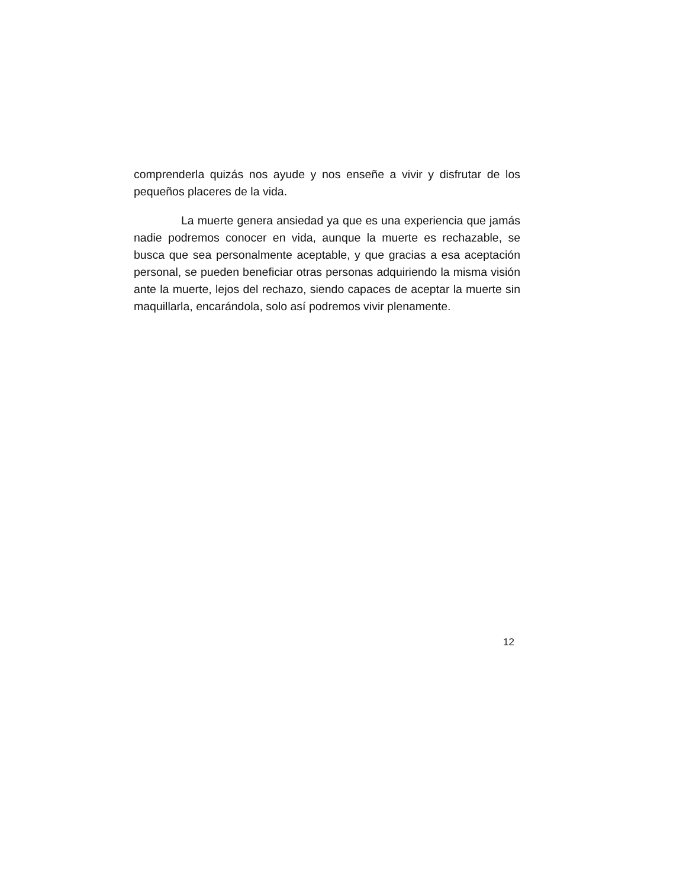comprenderla quizás nos ayude y nos enseñe a vivir y disfrutar de los pequeños placeres de la vida.
La muerte genera ansiedad ya que es una experiencia que jamás nadie podremos conocer en vida, aunque la muerte es rechazable, se busca que sea personalmente aceptable, y que gracias a esa aceptación personal, se pueden beneficiar otras personas adquiriendo la misma visión ante la muerte, lejos del rechazo, siendo capaces de aceptar la muerte sin maquillarla, encarándola, solo así podremos vivir plenamente.
12